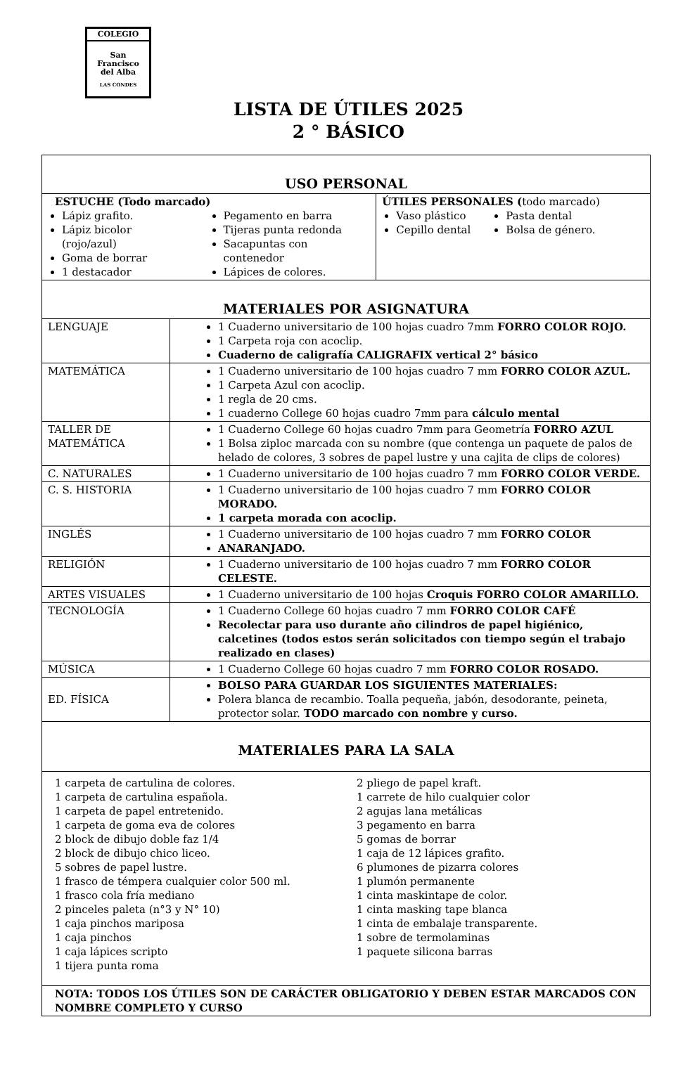COLEGIO
San
Francisco
del Alba
LAS CONDES
LISTA DE ÚTILES 2025
2 ° BÁSICO
| USO PERSONAL | | |
| --- | --- | --- |
| ESTUCHE (Todo marcado) Lápiz grafito. Lápiz bicolor (rojo/azul) Goma de borrar 1 destacador Pegamento en barra Tijeras punta redonda Sacapuntas con contenedor Lápices de colores. | | ÚTILES PERSONALES ( todo marcado) Vaso plástico Cepillo dental Pasta dental Bolsa de género. |
| MATERIALES POR ASIGNATURA | | |
| LENGUAJE | 1 Cuaderno universitario de 100 hojas cuadro 7mm FORRO COLOR ROJO. 1 Carpeta roja con acoclip. Cuaderno de caligrafía CALIGRAFIX vertical 2° básico | |
| MATEMÁTICA | 1 Cuaderno universitario de 100 hojas cuadro 7 mm FORRO COLOR AZUL. 1 Carpeta Azul con acoclip. 1 regla de 20 cms. 1 cuaderno College 60 hojas cuadro 7mm para cálculo mental | |
| TALLER DE MATEMÁTICA | 1 Cuaderno College 60 hojas cuadro 7mm para Geometría FORRO AZUL 1 Bolsa ziploc marcada con su nombre (que contenga un paquete de palos de helado de colores, 3 sobres de papel lustre y una cajita de clips de colores) | |
| C. NATURALES | 1 Cuaderno universitario de 100 hojas cuadro 7 mm FORRO COLOR VERDE. | |
| C. S. HISTORIA | 1 Cuaderno universitario de 100 hojas cuadro 7 mm FORRO COLOR MORADO. 1 carpeta morada con acoclip. | |
| INGLÉS | 1 Cuaderno universitario de 100 hojas cuadro 7 mm FORRO COLOR ANARANJADO. | |
| RELIGIÓN | 1 Cuaderno universitario de 100 hojas cuadro 7 mm FORRO COLOR CELESTE. | |
| ARTES VISUALES | 1 Cuaderno universitario de 100 hojas Croquis FORRO COLOR AMARILLO. | |
| TECNOLOGÍA | 1 Cuaderno College 60 hojas cuadro 7 mm FORRO COLOR CAFÉ Recolectar para uso durante año cilindros de papel higiénico, calcetines (todos estos serán solicitados con tiempo según el trabajo realizado en clases) | |
| MÚSICA | 1 Cuaderno College 60 hojas cuadro 7 mm FORRO COLOR ROSADO. | |
| ED. FÍSICA | BOLSO PARA GUARDAR LOS SIGUIENTES MATERIALES: Polera blanca de recambio. Toalla pequeña, jabón, desodorante, peineta, protector solar. TODO marcado con nombre y curso. | |
| MATERIALES PARA LA SALA | | |
| 1 carpeta de cartulina de colores. 1 carpeta de cartulina española. 1 carpeta de papel entretenido. 1 carpeta de goma eva de colores 2 block de dibujo doble faz 1/4 2 block de dibujo chico liceo. 5 sobres de papel lustre. 1 frasco de témpera cualquier color 500 ml. 1 frasco cola fría mediano 2 pinceles paleta (n°3 y N° 10) 1 caja pinchos mariposa 1 caja pinchos 1 caja lápices scripto 1 tijera punta roma 2 pliego de papel kraft. 1 carrete de hilo cualquier color 2 agujas lana metálicas 3 pegamento en barra 5 gomas de borrar 1 caja de 12 lápices grafito. 6 plumones de pizarra colores 1 plumón permanente 1 cinta maskintape de color. 1 cinta masking tape blanca 1 cinta de embalaje transparente. 1 sobre de termolaminas 1 paquete silicona barras | | |
| NOTA: TODOS LOS ÚTILES SON DE CARÁCTER OBLIGATORIO Y DEBEN ESTAR MARCADOS CON NOMBRE COMPLETO Y CURSO | | |